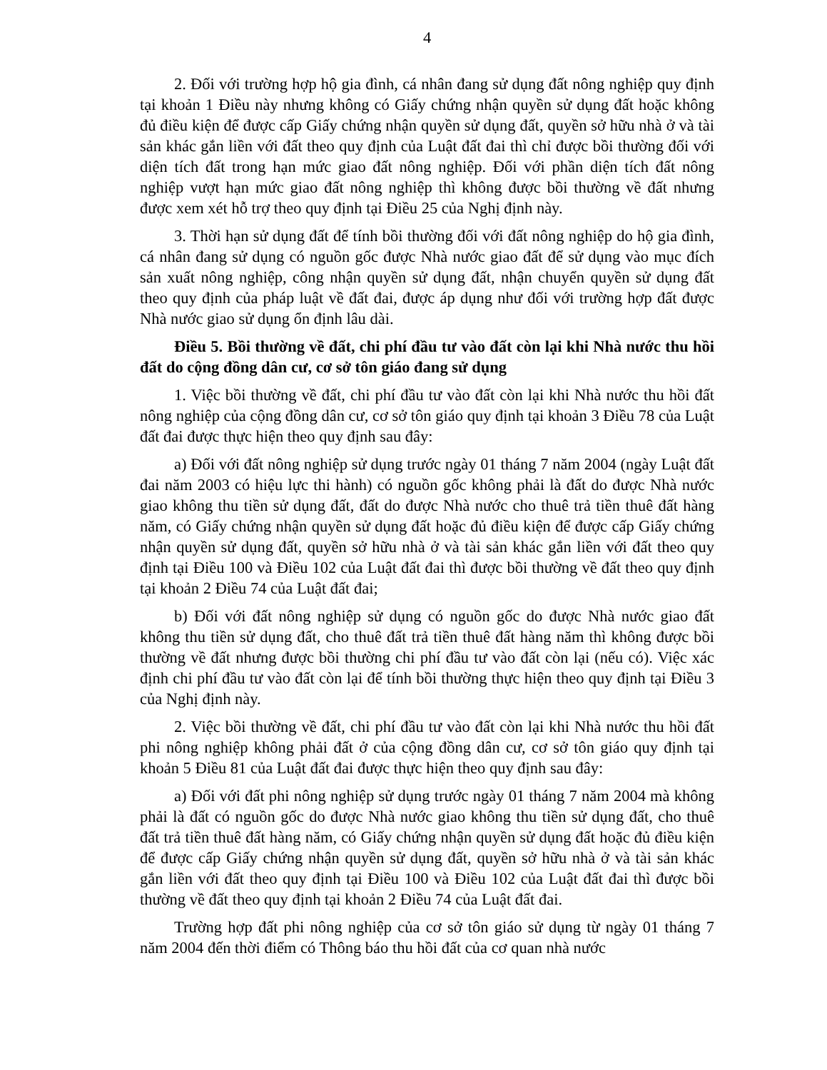4
2. Đối với trường hợp hộ gia đình, cá nhân đang sử dụng đất nông nghiệp quy định tại khoản 1 Điều này nhưng không có Giấy chứng nhận quyền sử dụng đất hoặc không đủ điều kiện để được cấp Giấy chứng nhận quyền sử dụng đất, quyền sở hữu nhà ở và tài sản khác gắn liền với đất theo quy định của Luật đất đai thì chỉ được bồi thường đối với diện tích đất trong hạn mức giao đất nông nghiệp. Đối với phần diện tích đất nông nghiệp vượt hạn mức giao đất nông nghiệp thì không được bồi thường về đất nhưng được xem xét hỗ trợ theo quy định tại Điều 25 của Nghị định này.
3. Thời hạn sử dụng đất để tính bồi thường đối với đất nông nghiệp do hộ gia đình, cá nhân đang sử dụng có nguồn gốc được Nhà nước giao đất để sử dụng vào mục đích sản xuất nông nghiệp, công nhận quyền sử dụng đất, nhận chuyển quyền sử dụng đất theo quy định của pháp luật về đất đai, được áp dụng như đối với trường hợp đất được Nhà nước giao sử dụng ổn định lâu dài.
Điều 5. Bồi thường về đất, chi phí đầu tư vào đất còn lại khi Nhà nước thu hồi đất do cộng đồng dân cư, cơ sở tôn giáo đang sử dụng
1. Việc bồi thường về đất, chi phí đầu tư vào đất còn lại khi Nhà nước thu hồi đất nông nghiệp của cộng đồng dân cư, cơ sở tôn giáo quy định tại khoản 3 Điều 78 của Luật đất đai được thực hiện theo quy định sau đây:
a) Đối với đất nông nghiệp sử dụng trước ngày 01 tháng 7 năm 2004 (ngày Luật đất đai năm 2003 có hiệu lực thi hành) có nguồn gốc không phải là đất do được Nhà nước giao không thu tiền sử dụng đất, đất do được Nhà nước cho thuê trả tiền thuê đất hàng năm, có Giấy chứng nhận quyền sử dụng đất hoặc đủ điều kiện để được cấp Giấy chứng nhận quyền sử dụng đất, quyền sở hữu nhà ở và tài sản khác gắn liền với đất theo quy định tại Điều 100 và Điều 102 của Luật đất đai thì được bồi thường về đất theo quy định tại khoản 2 Điều 74 của Luật đất đai;
b) Đối với đất nông nghiệp sử dụng có nguồn gốc do được Nhà nước giao đất không thu tiền sử dụng đất, cho thuê đất trả tiền thuê đất hàng năm thì không được bồi thường về đất nhưng được bồi thường chi phí đầu tư vào đất còn lại (nếu có). Việc xác định chi phí đầu tư vào đất còn lại để tính bồi thường thực hiện theo quy định tại Điều 3 của Nghị định này.
2. Việc bồi thường về đất, chi phí đầu tư vào đất còn lại khi Nhà nước thu hồi đất phi nông nghiệp không phải đất ở của cộng đồng dân cư, cơ sở tôn giáo quy định tại khoản 5 Điều 81 của Luật đất đai được thực hiện theo quy định sau đây:
a) Đối với đất phi nông nghiệp sử dụng trước ngày 01 tháng 7 năm 2004 mà không phải là đất có nguồn gốc do được Nhà nước giao không thu tiền sử dụng đất, cho thuê đất trả tiền thuê đất hàng năm, có Giấy chứng nhận quyền sử dụng đất hoặc đủ điều kiện để được cấp Giấy chứng nhận quyền sử dụng đất, quyền sở hữu nhà ở và tài sản khác gắn liền với đất theo quy định tại Điều 100 và Điều 102 của Luật đất đai thì được bồi thường về đất theo quy định tại khoản 2 Điều 74 của Luật đất đai.
Trường hợp đất phi nông nghiệp của cơ sở tôn giáo sử dụng từ ngày 01 tháng 7 năm 2004 đến thời điểm có Thông báo thu hồi đất của cơ quan nhà nước